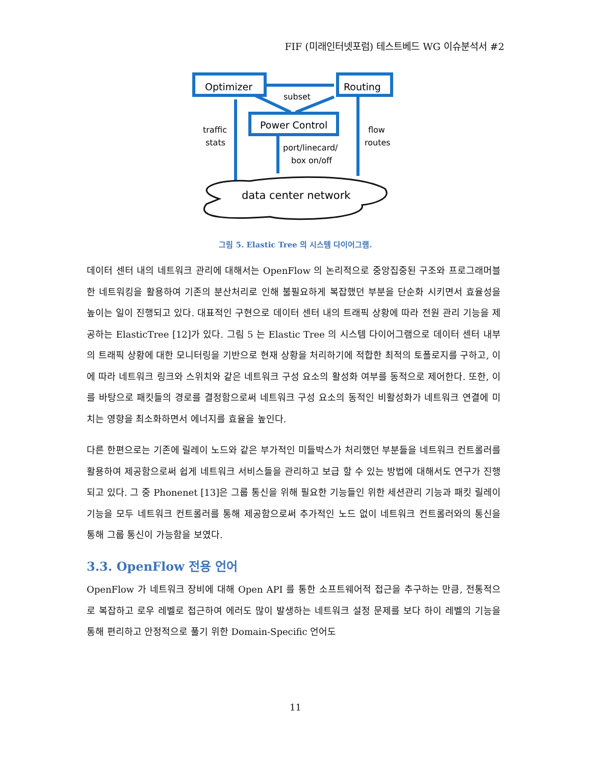FIF (미래인터넷포럼) 테스트베드 WG 이슈분석서 #2
Optimizer
Routing
Power Control
subset
traffic
stats
flow
routes
port/linecard/
box on/off
data center network
그림 5. Elastic Tree 의 시스템 다이어그램.
데이터 센터 내의 네트워크 관리에 대해서는 OpenFlow 의 논리적으로 중앙집중된 구조와 프로그래머블한 네트워킹을 활용하여 기존의 분산처리로 인해 불필요하게 복잡했던 부분을 단순화 시키면서 효율성을 높이는 일이 진행되고 있다. 대표적인 구현으로 데이터 센터 내의 트래픽 상황에 따라 전원 관리 기능을 제공하는 ElasticTree [12]가 있다. 그림 5 는 Elastic Tree 의 시스템 다이어그램으로 데이터 센터 내부의 트래픽 상황에 대한 모니터링을 기반으로 현재 상황을 처리하기에 적합한 최적의 토폴로지를 구하고, 이에 따라 네트워크 링크와 스위치와 같은 네트워크 구성 요소의 활성화 여부를 동적으로 제어한다. 또한, 이를 바탕으로 패킷들의 경로를 결정함으로써 네트워크 구성 요소의 동적인 비활성화가 네트워크 연결에 미치는 영향을 최소화하면서 에너지를 효율을 높인다.
다른 한편으로는 기존에 릴레이 노드와 같은 부가적인 미들박스가 처리했던 부분들을 네트워크 컨트롤러를 활용하여 제공함으로써 쉽게 네트워크 서비스들을 관리하고 보급 할 수 있는 방법에 대해서도 연구가 진행되고 있다. 그 중 Phonenet [13]은 그룹 통신을 위해 필요한 기능들인 위한 세션관리 기능과 패킷 릴레이 기능을 모두 네트워크 컨트롤러를 통해 제공함으로써 추가적인 노드 없이 네트워크 컨트롤러와의 통신을 통해 그룹 통신이 가능함을 보였다.
3.3. OpenFlow 전용 언어
OpenFlow 가 네트워크 장비에 대해 Open API 를 통한 소프트웨어적 접근을 추구하는 만큼, 전통적으로 복잡하고 로우 레벨로 접근하여 에러도 많이 발생하는 네트워크 설정 문제를 보다 하이 레벨의 기능을 통해 편리하고 안정적으로 풀기 위한 Domain-Specific 언어도
11